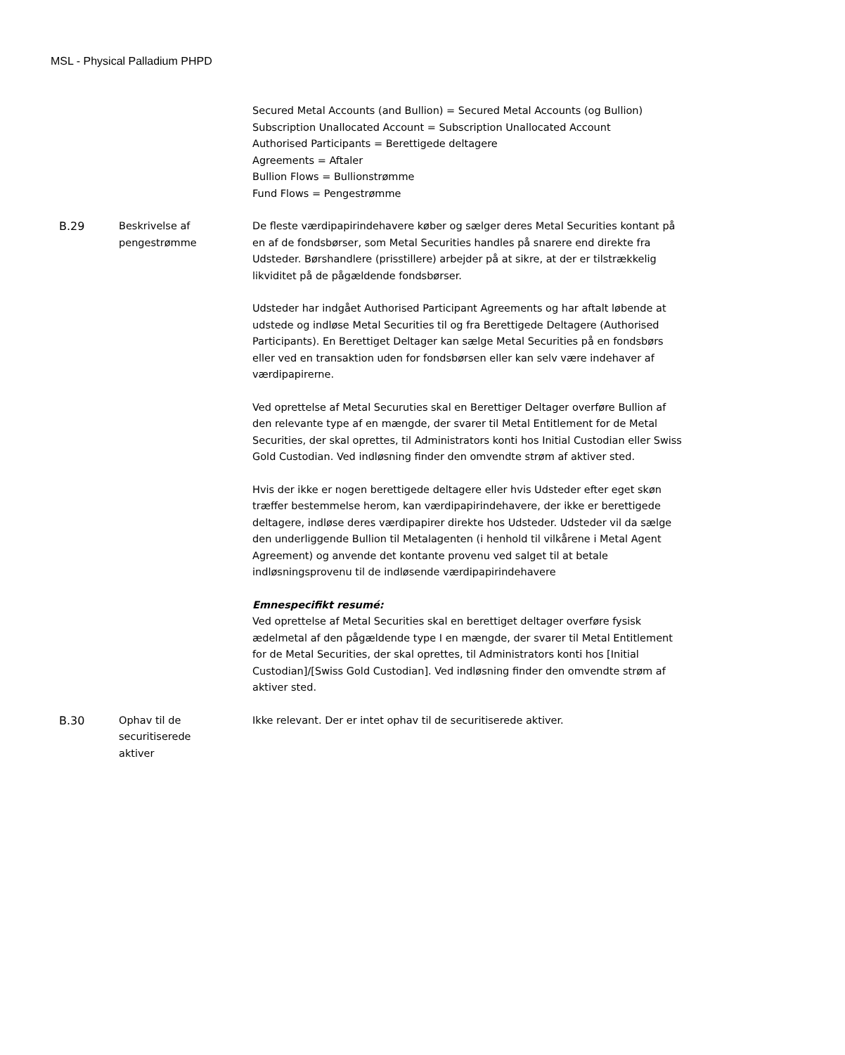MSL - Physical Palladium PHPD
Secured Metal Accounts (and Bullion) = Secured Metal Accounts (og Bullion)
Subscription Unallocated Account = Subscription Unallocated Account
Authorised Participants = Berettigede deltagere
Agreements = Aftaler
Bullion Flows = Bullionstrømme
Fund Flows = Pengestrømme
B.29 Beskrivelse af
pengestrømme
De fleste værdipapirindehavere køber og sælger deres Metal Securities kontant på en af de fondsbørser, som Metal Securities handles på snarere end direkte fra Udsteder. Børshandlere (prisstillere) arbejder på at sikre, at der er tilstrækkelig likviditet på de pågældende fondsbørser.
Udsteder har indgået Authorised Participant Agreements og har aftalt løbende at udstede og indløse Metal Securities til og fra Berettigede Deltagere (Authorised Participants). En Berettiget Deltager kan sælge Metal Securities på en fondsbørs eller ved en transaktion uden for fondsbørsen eller kan selv være indehaver af værdipapirerne.
Ved oprettelse af Metal Securuties skal en Berettiger Deltager overføre Bullion af den relevante type af en mængde, der svarer til Metal Entitlement for de Metal Securities, der skal oprettes, til Administrators konti hos Initial Custodian eller Swiss Gold Custodian. Ved indløsning finder den omvendte strøm af aktiver sted.
Hvis der ikke er nogen berettigede deltagere eller hvis Udsteder efter eget skøn træffer bestemmelse herom, kan værdipapirindehavere, der ikke er berettigede deltagere, indløse deres værdipapirer direkte hos Udsteder. Udsteder vil da sælge den underliggende Bullion til Metalagenten (i henhold til vilkårene i Metal Agent Agreement) og anvende det kontante provenu ved salget til at betale indløsningsprovenu til de indløsende værdipapirindehavere
Emnespecifikt resumé:
Ved oprettelse af Metal Securities skal en berettiget deltager overføre fysisk ædelmetal af den pågældende type I en mængde, der svarer til Metal Entitlement for de Metal Securities, der skal oprettes, til Administrators konti hos [Initial Custodian]/[Swiss Gold Custodian]. Ved indløsning finder den omvendte strøm af aktiver sted.
B.30 Ophav til de
securitiserede
aktiver
Ikke relevant. Der er intet ophav til de securitiserede aktiver.